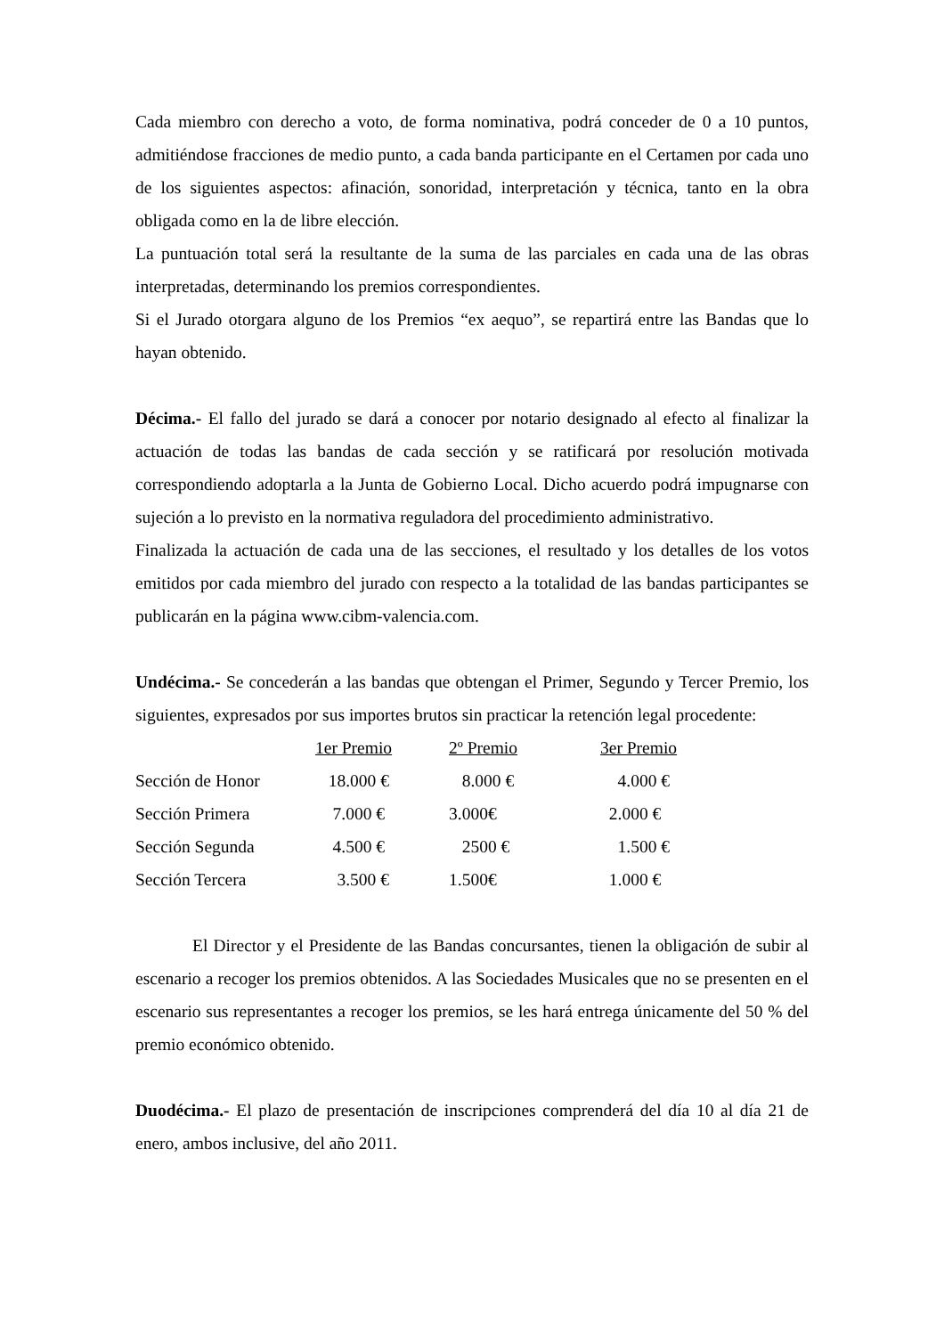Cada miembro con derecho a voto, de forma nominativa, podrá conceder de 0 a 10 puntos, admitiéndose fracciones de medio punto, a cada banda participante en el Certamen por cada uno de los siguientes aspectos: afinación, sonoridad, interpretación y técnica, tanto en la obra obligada como en la de libre elección.
La puntuación total será la resultante de la suma de las parciales en cada una de las obras interpretadas, determinando los premios correspondientes.
Si el Jurado otorgara alguno de los Premios “ex aequo”, se repartirá entre las Bandas que lo hayan obtenido.
Décima.- El fallo del jurado se dará a conocer por notario designado al efecto al finalizar la actuación de todas las bandas de cada sección y se ratificará por resolución motivada correspondiendo adoptarla a la Junta de Gobierno Local. Dicho acuerdo podrá impugnarse con sujeción a lo previsto en la normativa reguladora del procedimiento administrativo.
Finalizada la actuación de cada una de las secciones, el resultado y los detalles de los votos emitidos por cada miembro del jurado con respecto a la totalidad de las bandas participantes se publicarán en la página www.cibm-valencia.com.
Undécima.- Se concederán a las bandas que obtengan el Primer, Segundo y Tercer Premio, los siguientes, expresados por sus importes brutos sin practicar la retención legal procedente:
| | 1er Premio | 2º Premio | 3er Premio |
| Sección de Honor | 18.000 € | 8.000 € | 4.000 € |
| Sección Primera | 7.000 € | 3.000€ | 2.000 € |
| Sección Segunda | 4.500 € | 2500 € | 1.500 € |
| Sección Tercera | 3.500 € | 1.500€ | 1.000 € |
El Director y el Presidente de las Bandas concursantes, tienen la obligación de subir al escenario a recoger los premios obtenidos. A las Sociedades Musicales que no se presenten en el escenario sus representantes a recoger los premios, se les hará entrega únicamente del 50 % del premio económico obtenido.
Duodécima.- El plazo de presentación de inscripciones comprenderá del día 10 al día 21 de enero, ambos inclusive, del año 2011.